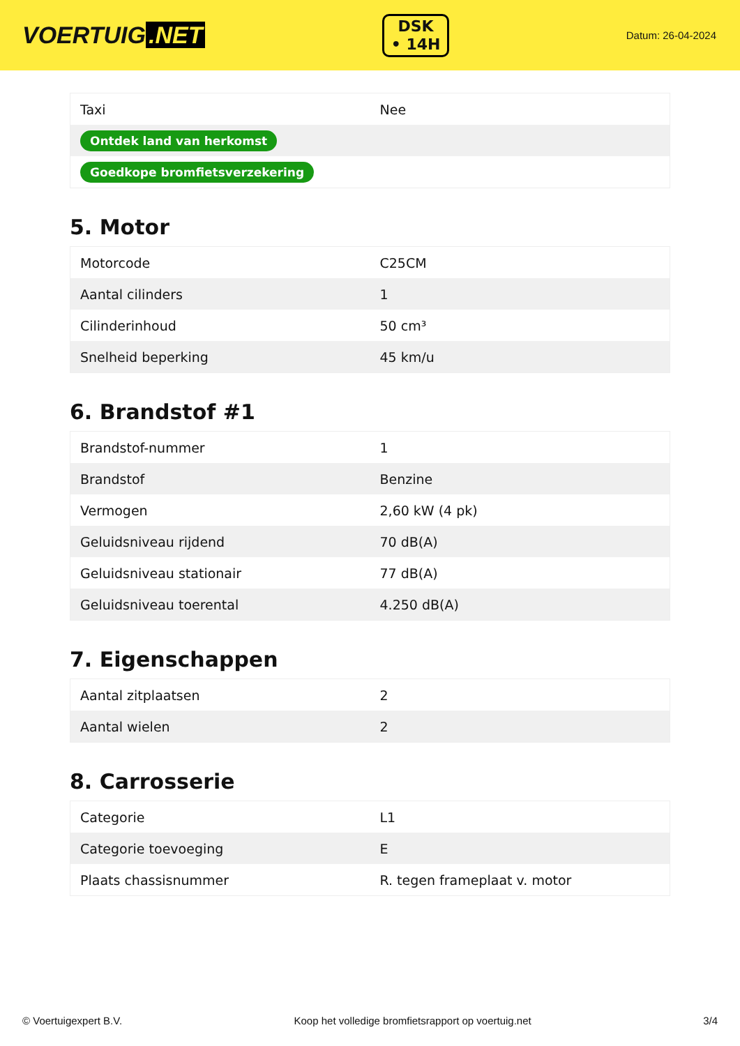VOERTUIG.NET
DSK
• 14H
Datum: 26-04-2024
| Taxi | Nee |
| Ontdek land van herkomst | |
| Goedkope bromfietsverzekering | |
5. Motor
| Motorcode | C25CM |
| Aantal cilinders | 1 |
| Cilinderinhoud | 50 cm³ |
| Snelheid beperking | 45 km/u |
6. Brandstof #1
| Brandstof-nummer | 1 |
| Brandstof | Benzine |
| Vermogen | 2,60 kW (4 pk) |
| Geluidsniveau rijdend | 70 dB(A) |
| Geluidsniveau stationair | 77 dB(A) |
| Geluidsniveau toerental | 4.250 dB(A) |
7. Eigenschappen
| Aantal zitplaatsen | 2 |
| Aantal wielen | 2 |
8. Carrosserie
| Categorie | L1 |
| Categorie toevoeging | E |
| Plaats chassisnummer | R. tegen frameplaat v. motor |
© Voertuigexpert B.V. Koop het volledige bromfietsrapport op voertuig.net 3/4